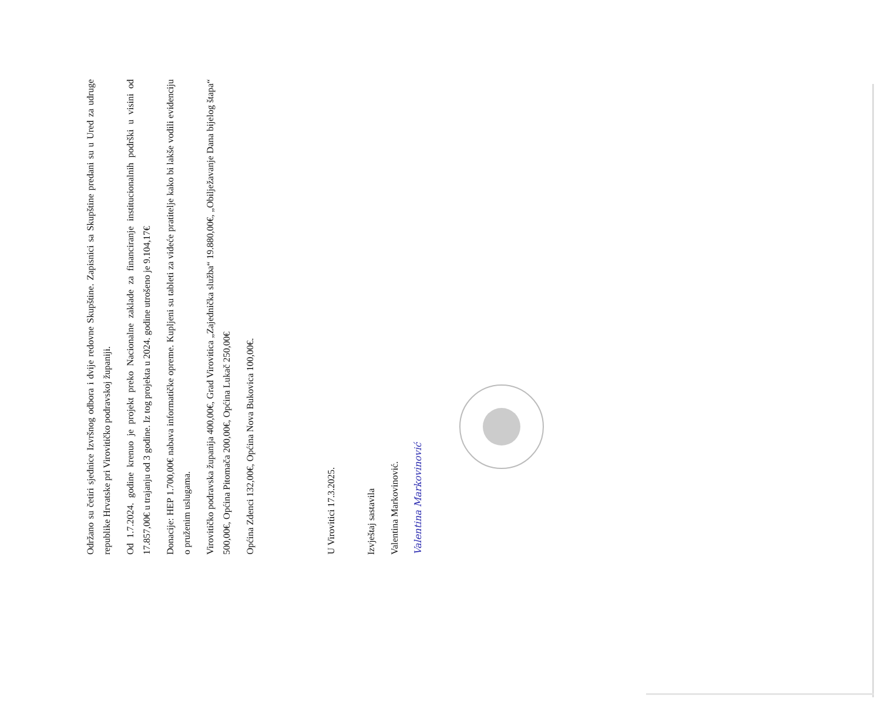Održano su četiri sjednice Izvršnog odbora i dvije redovne Skupštine. Zapisnici sa Skupštine predani su u Ured za udruge republike Hrvatske pri Virovitičko podravskoj županiji.
Od 1.7.2024. godine krenuo je projekt preko Nacionalne zaklade za financiranje institucionalnih podrški u visini od 17.857,00€ u trajanju od 3 godine. Iz tog projekta u 2024. godine utrošeno je 9.104,17€
Donacije: HEP 1.700,00€ nabava informatičke opreme. Kupljeni su tableti za videće pratitelje kako bi lakše vodili evidenciju o pruženim uslugama.
Virovitičko podravska županija 400,00€, Grad Virovitica „Zajednička služba“ 19.880,00€, „Obilježavanje Dana bijelog štapa“ 500,00€, Općina Pitomača 200,00€, Općina Lukač 250,00€
Općina Zdenci 132,00€, Općina Nova Bukovica 100,00€.
U Virovitici 17.3.2025.
Izvještaj sastavila
Valentina Markovinović.
Valentina Markovinović